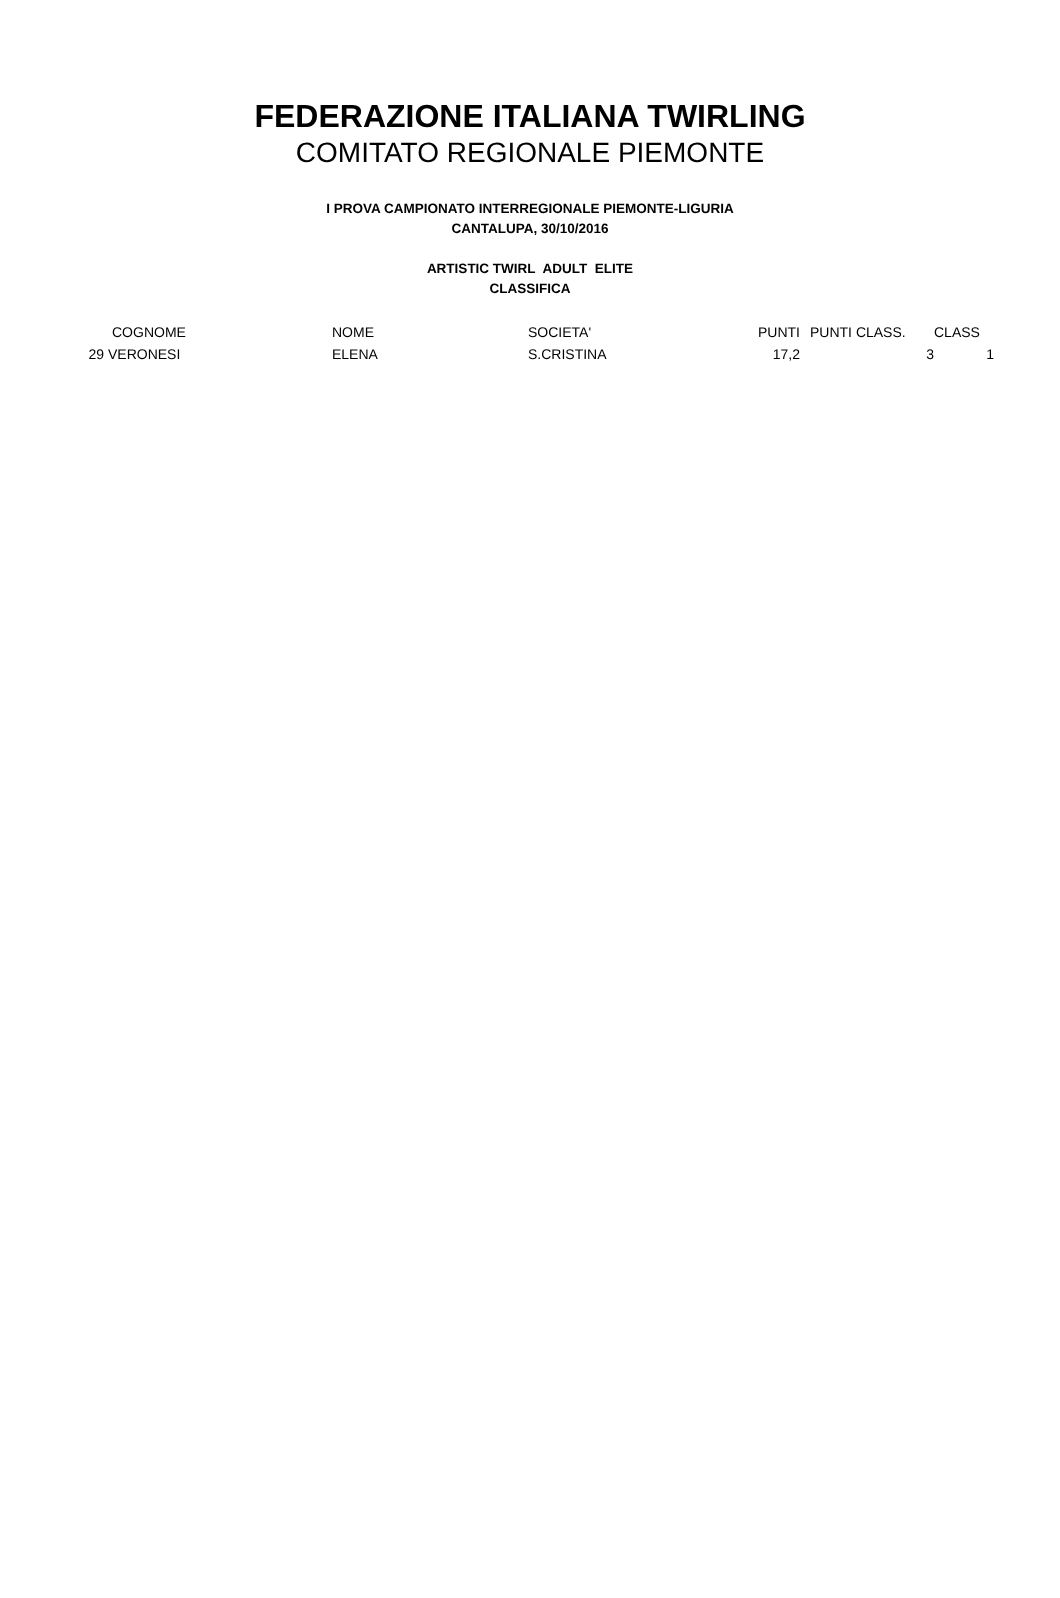FEDERAZIONE ITALIANA TWIRLING
COMITATO REGIONALE PIEMONTE
I PROVA CAMPIONATO INTERREGIONALE PIEMONTE-LIGURIA
CANTALUPA, 30/10/2016
ARTISTIC TWIRL ADULT ELITE
CLASSIFICA
| | COGNOME | NOME | SOCIETA' | PUNTI | PUNTI CLASS. | CLASS |
| --- | --- | --- | --- | --- | --- | --- |
| 29 | VERONESI | ELENA | S.CRISTINA | 17,2 | 3 | 1 |